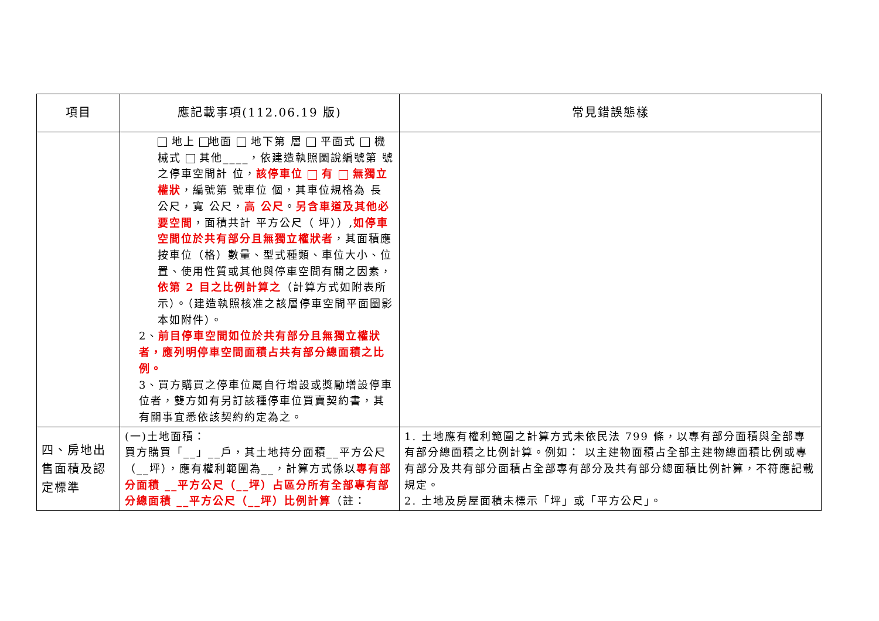| 項目 | 應記載事項(112.06.19 版) | 常見錯誤態樣 |
| --- | --- | --- |
| | 地上 地面 地下第 層 平面式 機械式 其他____，依建造執照圖說編號第 號之停車空間計 位， 該停車位 有 無獨立權狀 ，編號第 號車位 個，其車位規格為 長 公尺，寬 公尺， 高 公尺 。 另含車道及其他必要空間 ，面積共計 平方公尺（ 坪））, 如停車空間位於共有部分且無獨立權狀者 ，其面積應按車位（格）數量、型式種類、車位大小、位置、使用性質或其他與停車空間有關之因素， 依第 2 目之比例計算之 （計算方式如附表所示）。（建造執照核准之該層停車空間平面圖影本如附件）。 2、 前目停車空間如位於共有部分且無獨立權狀者，應列明停車空間面積占共有部分總面積之比例。 3、買方購買之停車位屬自行增設或獎勵增設停車位者，雙方如有另訂該種停車位買賣契約書，其有關事宜悉依該契約約定為之。 | |
| 四、房地出售面積及認定標準 | (一)土地面積： 買方購買「__」__戶，其土地持分面積__平方公尺（__坪），應有權利範圍為__，計算方式係以 專有部分面積 __平方公尺（__坪）占區分所有全部專有部分總面積 __平方公尺（__坪）比例計算 （註： | 1. 土地應有權利範圍之計算方式未依民法 799 條，以專有部分面積與全部專有部分總面積之比例計算。例如： 以主建物面積占全部主建物總面積比例或專有部分及共有部分面積占全部專有部分及共有部分總面積比例計算，不符應記載規定。 2. 土地及房屋面積未標示「坪」或「平方公尺」。 |